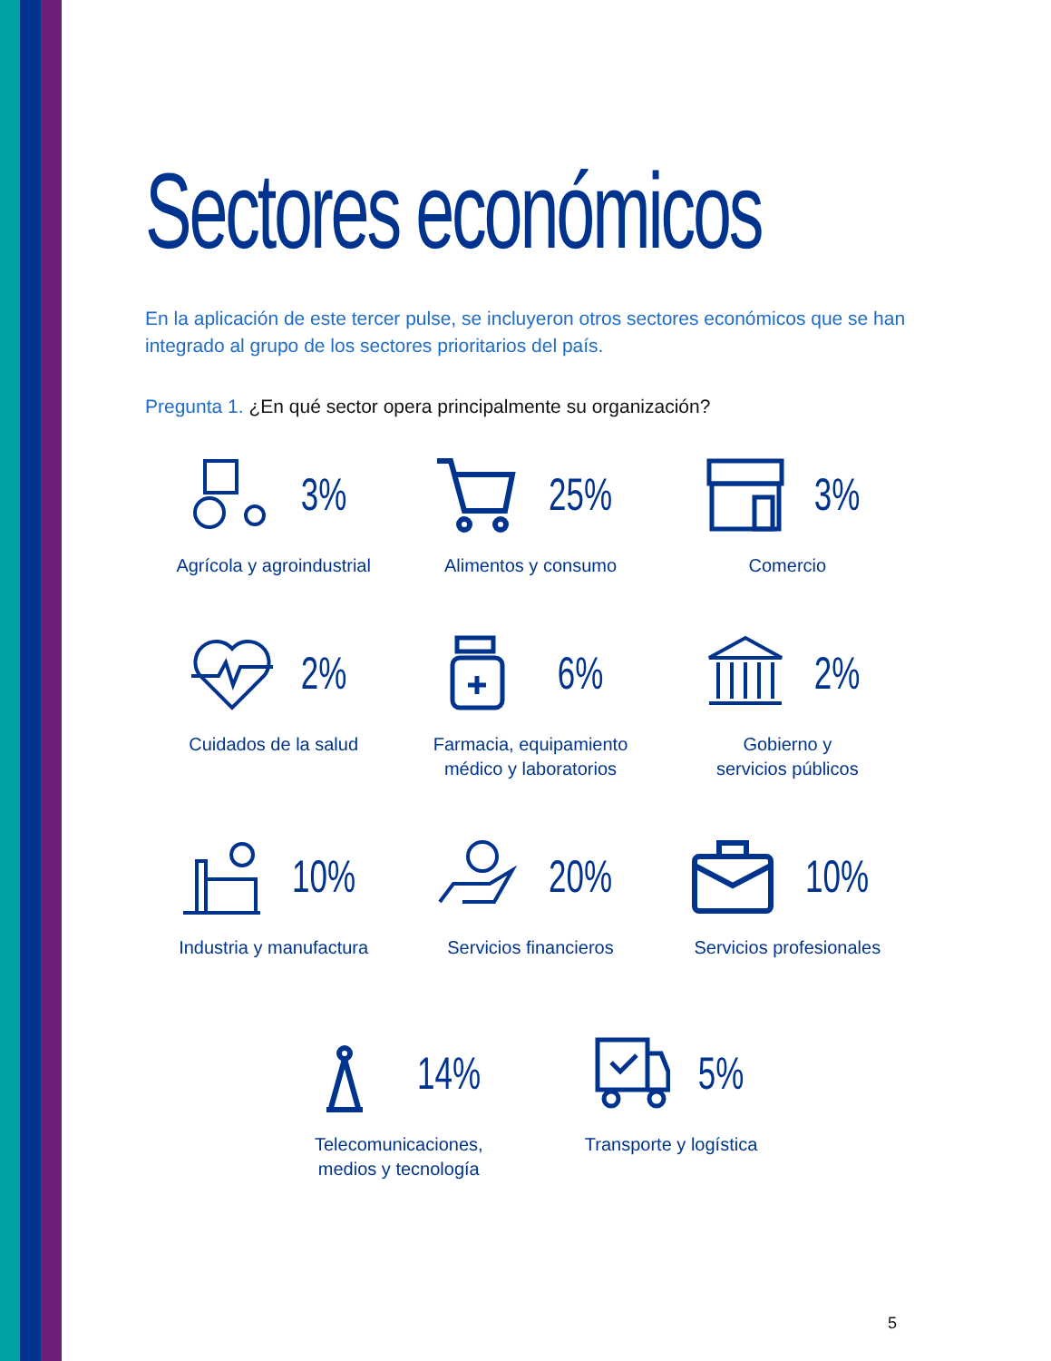Sectores económicos
En la aplicación de este tercer pulse, se incluyeron otros sectores económicos que se han integrado al grupo de los sectores prioritarios del país.
Pregunta 1. ¿En qué sector opera principalmente su organización?
3%
Agrícola y agroindustrial
25%
Alimentos y consumo
3%
Comercio
2%
Cuidados de la salud
6%
Farmacia, equipamiento
médico y laboratorios
2%
Gobierno y
servicios públicos
10%
Industria y manufactura
20%
Servicios financieros
10%
Servicios profesionales
14%
Telecomunicaciones,
medios y tecnología
5%
Transporte y logística
5